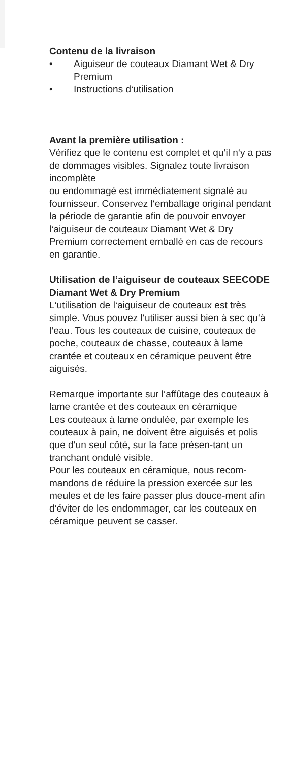Contenu de la livraison
• Aiguiseur de couteaux Diamant Wet & Dry Premium
• Instructions d‘utilisation
Avant la première utilisation :
Vérifiez que le contenu est complet et qu‘il n‘y a pas de dommages visibles. Signalez toute livraison incomplète
ou endommagé est immédiatement signalé au fournisseur. Conservez l‘emballage original pendant la période de garantie afin de pouvoir envoyer l‘aiguiseur de couteaux Diamant Wet & Dry Premium correctement emballé en cas de recours en garantie.
Utilisation de l‘aiguiseur de couteaux SEECODE Diamant Wet & Dry Premium
L‘utilisation de l‘aiguiseur de couteaux est très simple. Vous pouvez l‘utiliser aussi bien à sec qu‘à l‘eau. Tous les couteaux de cuisine, couteaux de poche, couteaux de chasse, couteaux à lame crantée et couteaux en céramique peuvent être aiguisés.
Remarque importante sur l‘affûtage des couteaux à lame crantée et des couteaux en céramique
Les couteaux à lame ondulée, par exemple les couteaux à pain, ne doivent être aiguisés et polis que d‘un seul côté, sur la face présen-tant un tranchant ondulé visible.
Pour les couteaux en céramique, nous recom-mandons de réduire la pression exercée sur les meules et de les faire passer plus douce-ment afin d‘éviter de les endommager, car les couteaux en céramique peuvent se casser.